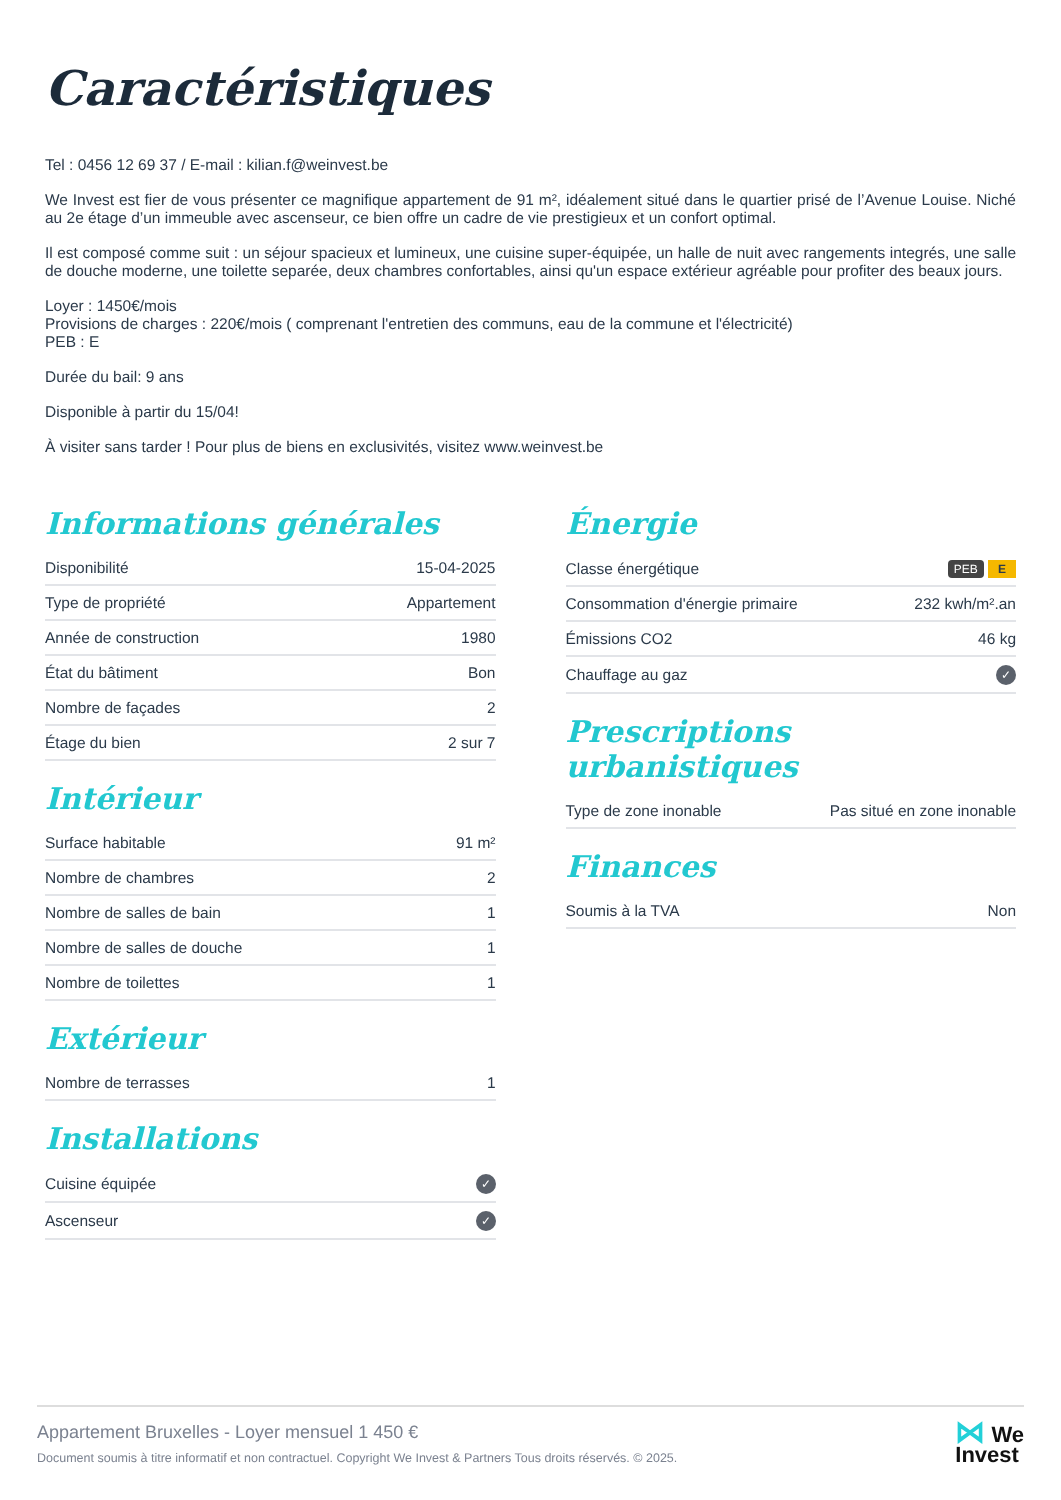Caractéristiques
Tel : 0456 12 69 37 / E-mail : kilian.f@weinvest.be
We Invest est fier de vous présenter ce magnifique appartement de 91 m², idéalement situé dans le quartier prisé de l’Avenue Louise. Niché au 2e étage d’un immeuble avec ascenseur, ce bien offre un cadre de vie prestigieux et un confort optimal.
Il est composé comme suit : un séjour spacieux et lumineux, une cuisine super-équipée, un halle de nuit avec rangements integrés, une salle de douche moderne, une toilette separée, deux chambres confortables, ainsi qu'un espace extérieur agréable pour profiter des beaux jours.
Loyer : 1450€/mois
Provisions de charges : 220€/mois ( comprenant l'entretien des communs, eau de la commune et l'électricité)
PEB : E
Durée du bail: 9 ans
Disponible à partir du 15/04!
À visiter sans tarder ! Pour plus de biens en exclusivités, visitez www.weinvest.be
Informations générales
| Disponibilité | 15-04-2025 |
| Type de propriété | Appartement |
| Année de construction | 1980 |
| État du bâtiment | Bon |
| Nombre de façades | 2 |
| Étage du bien | 2 sur 7 |
Intérieur
| Surface habitable | 91 m² |
| Nombre de chambres | 2 |
| Nombre de salles de bain | 1 |
| Nombre de salles de douche | 1 |
| Nombre de toilettes | 1 |
Extérieur
| Nombre de terrasses | 1 |
Installations
| Cuisine équipée | ✓ |
| Ascenseur | ✓ |
Énergie
| Classe énergétique | PEB E |
| Consommation d'énergie primaire | 232 kwh/m².an |
| Émissions CO2 | 46 kg |
| Chauffage au gaz | ✓ |
Prescriptions urbanistiques
| Type de zone inonable | Pas situé en zone inonable |
Finances
| Soumis à la TVA | Non |
Appartement Bruxelles - Loyer mensuel 1 450 €
Document soumis à titre informatif et non contractuel. Copyright We Invest & Partners Tous droits réservés. © 2025.
⋈ We
Invest